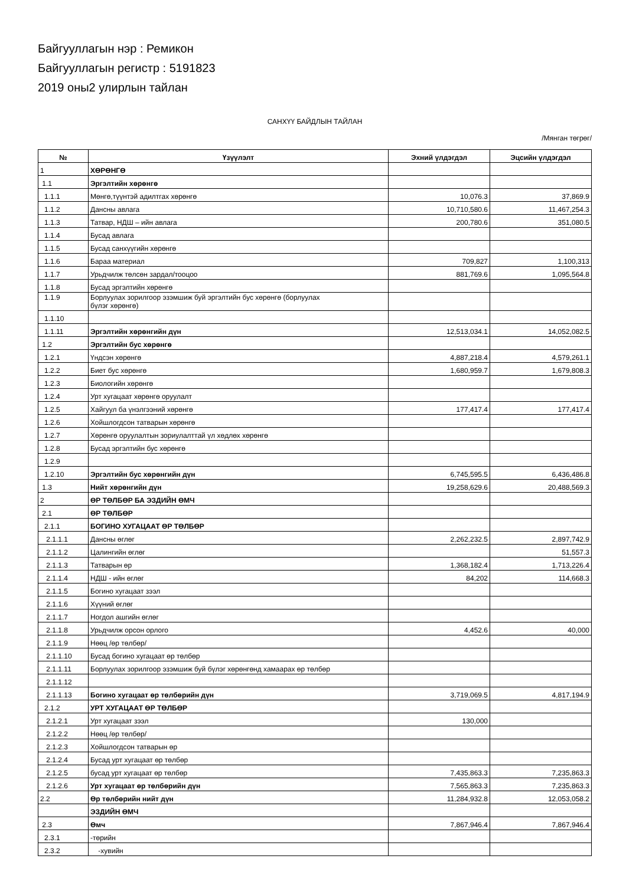Байгууллагын нэр : Ремикон
Байгууллагын регистр : 5191823
2019 оны2 улирлын тайлан
САНХҮҮ БАЙДЛЫН ТАЙЛАН
/Мянган төгрөг/
| № | Үзүүлэлт | Эхний үлдэгдэл | Эцсийн үлдэгдэл |
| --- | --- | --- | --- |
| 1 | ХӨРӨНГӨ | | |
| 1.1 | Эргэлтийн хөрөнгө | | |
| 1.1.1 | Мөнгө,түүнтэй адилтгах хөрөнгө | 10,076.3 | 37,869.9 |
| 1.1.2 | Дансны авлага | 10,710,580.6 | 11,467,254.3 |
| 1.1.3 | Татвар, НДШ – ийн авлага | 200,780.6 | 351,080.5 |
| 1.1.4 | Бусад авлага | | |
| 1.1.5 | Бусад санхүүгийн хөрөнгө | | |
| 1.1.6 | Бараа материал | 709,827 | 1,100,313 |
| 1.1.7 | Урьдчилж төлсөн зардал/тооцоо | 881,769.6 | 1,095,564.8 |
| 1.1.8 | Бусад эргэлтийн хөрөнгө | | |
| 1.1.9 | Борлуулах зорилгоор эзэмшиж буй эргэлтийн бус хөрөнгө (борлуулах бүлэг хөрөнгө) | | |
| 1.1.10 | | | |
| 1.1.11 | Эргэлтийн хөрөнгийн дүн | 12,513,034.1 | 14,052,082.5 |
| 1.2 | Эргэлтийн бус хөрөнгө | | |
| 1.2.1 | Үндсэн хөрөнгө | 4,887,218.4 | 4,579,261.1 |
| 1.2.2 | Биет бус хөрөнгө | 1,680,959.7 | 1,679,808.3 |
| 1.2.3 | Биологийн хөрөнгө | | |
| 1.2.4 | Урт хугацаат хөрөнгө оруулалт | | |
| 1.2.5 | Хайгуул ба үнэлгээний хөрөнгө | 177,417.4 | 177,417.4 |
| 1.2.6 | Хойшлогдсон татварын хөрөнгө | | |
| 1.2.7 | Хөрөнгө оруулалтын зориулалттай үл хөдлөх хөрөнгө | | |
| 1.2.8 | Бусад эргэлтийн бус хөрөнгө | | |
| 1.2.9 | | | |
| 1.2.10 | Эргэлтийн бус хөрөнгийн дүн | 6,745,595.5 | 6,436,486.8 |
| 1.3 | Нийт хөрөнгийн дүн | 19,258,629.6 | 20,488,569.3 |
| 2 | ӨР ТӨЛБӨР БА ЭЗДИЙН ӨМЧ | | |
| 2.1 | ӨР ТӨЛБӨР | | |
| 2.1.1 | БОГИНО ХУГАЦААТ ӨР ТӨЛБӨР | | |
| 2.1.1.1 | Дансны өглөг | 2,262,232.5 | 2,897,742.9 |
| 2.1.1.2 | Цалингийн өглөг | | 51,557.3 |
| 2.1.1.3 | Татварын өр | 1,368,182.4 | 1,713,226.4 |
| 2.1.1.4 | НДШ - ийн өглөг | 84,202 | 114,668.3 |
| 2.1.1.5 | Богино хугацаат зээл | | |
| 2.1.1.6 | Хүүний өглөг | | |
| 2.1.1.7 | Ногдол ашгийн өглөг | | |
| 2.1.1.8 | Урьдчилж орсон орлого | 4,452.6 | 40,000 |
| 2.1.1.9 | Нөөц /өр төлбөр/ | | |
| 2.1.1.10 | Бусад богино хугацаат өр төлбөр | | |
| 2.1.1.11 | Борлуулах зорилгоор эзэмшиж буй бүлэг хөрөнгөнд хамаарах өр төлбөр | | |
| 2.1.1.12 | | | |
| 2.1.1.13 | Богино хугацаат өр төлбөрийн дүн | 3,719,069.5 | 4,817,194.9 |
| 2.1.2 | УРТ ХУГАЦААТ ӨР ТӨЛБӨР | | |
| 2.1.2.1 | Урт хугацаат зээл | 130,000 | |
| 2.1.2.2 | Нөөц /өр төлбөр/ | | |
| 2.1.2.3 | Хойшлогдсон татварын өр | | |
| 2.1.2.4 | Бусад урт хугацаат өр төлбөр | | |
| 2.1.2.5 | бусад урт хугацаат өр төлбөр | 7,435,863.3 | 7,235,863.3 |
| 2.1.2.6 | Урт хугацаат өр төлбөрийн дүн | 7,565,863.3 | 7,235,863.3 |
| 2.2 | Өр төлбөрийн нийт дүн | 11,284,932.8 | 12,053,058.2 |
| | ЭЗДИЙН ӨМЧ | | |
| 2.3 | Өмч | 7,867,946.4 | 7,867,946.4 |
| 2.3.1 | -төрийн | | |
| 2.3.2 | -хувийн | | |